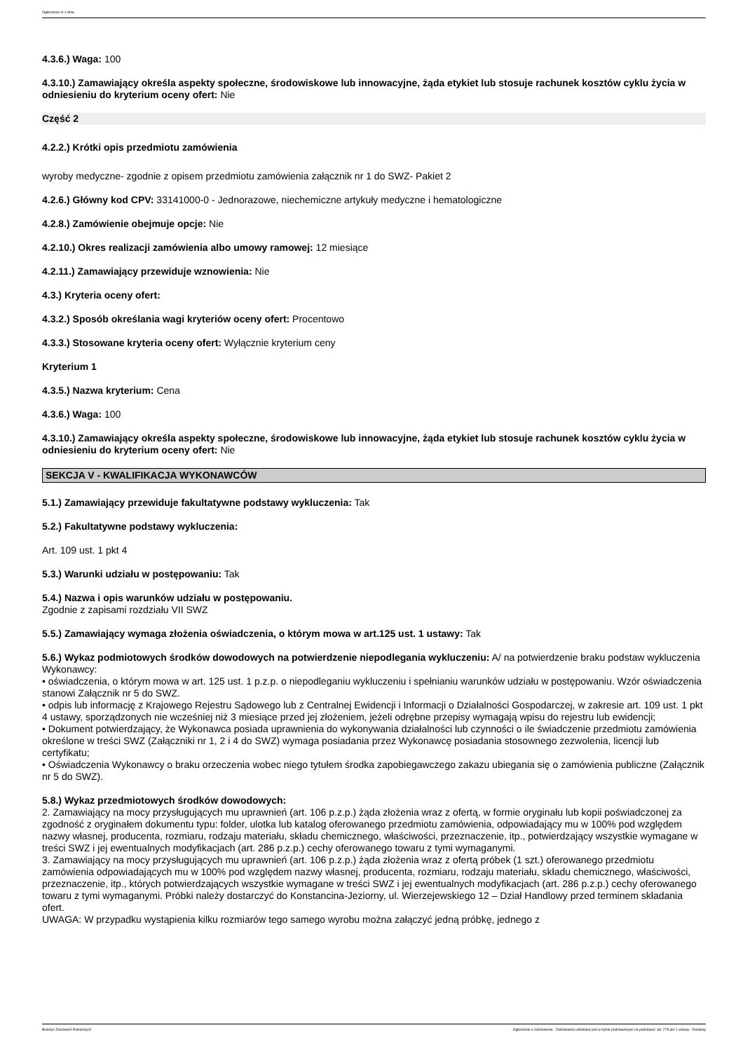Ogłoszenie nr z dnia
4.3.6.) Waga: 100
4.3.10.) Zamawiający określa aspekty społeczne, środowiskowe lub innowacyjne, żąda etykiet lub stosuje rachunek kosztów cyklu życia w odniesieniu do kryterium oceny ofert: Nie
Część 2
4.2.2.) Krótki opis przedmiotu zamówienia
wyroby medyczne- zgodnie z opisem przedmiotu zamówienia załącznik nr 1 do SWZ- Pakiet 2
4.2.6.) Główny kod CPV: 33141000-0 - Jednorazowe, niechemiczne artykuły medyczne i hematologiczne
4.2.8.) Zamówienie obejmuje opcje: Nie
4.2.10.) Okres realizacji zamówienia albo umowy ramowej: 12 miesiące
4.2.11.) Zamawiający przewiduje wznowienia: Nie
4.3.) Kryteria oceny ofert:
4.3.2.) Sposób określania wagi kryteriów oceny ofert: Procentowo
4.3.3.) Stosowane kryteria oceny ofert: Wyłącznie kryterium ceny
Kryterium 1
4.3.5.) Nazwa kryterium: Cena
4.3.6.) Waga: 100
4.3.10.) Zamawiający określa aspekty społeczne, środowiskowe lub innowacyjne, żąda etykiet lub stosuje rachunek kosztów cyklu życia w odniesieniu do kryterium oceny ofert: Nie
SEKCJA V - KWALIFIKACJA WYKONAWCÓW
5.1.) Zamawiający przewiduje fakultatywne podstawy wykluczenia: Tak
5.2.) Fakultatywne podstawy wykluczenia:
Art. 109 ust. 1 pkt 4
5.3.) Warunki udziału w postępowaniu: Tak
5.4.) Nazwa i opis warunków udziału w postępowaniu.
Zgodnie z zapisami rozdziału VII SWZ
5.5.) Zamawiający wymaga złożenia oświadczenia, o którym mowa w art.125 ust. 1 ustawy: Tak
5.6.) Wykaz podmiotowych środków dowodowych na potwierdzenie niepodlegania wykluczeniu: A/ na potwierdzenie braku podstaw wykluczenia Wykonawcy:
• oświadczenia, o którym mowa w art. 125 ust. 1 p.z.p. o niepodleganiu wykluczeniu i spełnianiu warunków udziału w postępowaniu. Wzór oświadczenia stanowi Załącznik nr 5 do SWZ.
• odpis lub informację z Krajowego Rejestru Sądowego lub z Centralnej Ewidencji i Informacji o Działalności Gospodarczej, w zakresie art. 109 ust. 1 pkt 4 ustawy, sporządzonych nie wcześniej niż 3 miesiące przed jej złożeniem, jeżeli odrębne przepisy wymagają wpisu do rejestru lub ewidencji;
• Dokument potwierdzający, że Wykonawca posiada uprawnienia do wykonywania działalności lub czynności o ile świadczenie przedmiotu zamówienia określone w treści SWZ (Załączniki nr 1, 2 i 4 do SWZ) wymaga posiadania przez Wykonawcę posiadania stosownego zezwolenia, licencji lub certyfikatu;
• Oświadczenia Wykonawcy o braku orzeczenia wobec niego tytułem środka zapobiegawczego zakazu ubiegania się o zamówienia publiczne (Załącznik nr 5 do SWZ).
5.8.) Wykaz przedmiotowych środków dowodowych:
2. Zamawiający na mocy przysługujących mu uprawnień (art. 106 p.z.p.) żąda złożenia wraz z ofertą, w formie oryginału lub kopii poświadczonej za zgodność z oryginałem dokumentu typu: folder, ulotka lub katalog oferowanego przedmiotu zamówienia, odpowiadający mu w 100% pod względem nazwy własnej, producenta, rozmiaru, rodzaju materiału, składu chemicznego, właściwości, przeznaczenie, itp., potwierdzający wszystkie wymagane w treści SWZ i jej ewentualnych modyfikacjach (art. 286 p.z.p.) cechy oferowanego towaru z tymi wymaganymi.
3. Zamawiający na mocy przysługujących mu uprawnień (art. 106 p.z.p.) żąda złożenia wraz z ofertą próbek (1 szt.) oferowanego przedmiotu zamówienia odpowiadających mu w 100% pod względem nazwy własnej, producenta, rozmiaru, rodzaju materiału, składu chemicznego, właściwości, przeznaczenie, itp., których potwierdzających wszystkie wymagane w treści SWZ i jej ewentualnych modyfikacjach (art. 286 p.z.p.) cechy oferowanego towaru z tymi wymaganymi. Próbki należy dostarczyć do Konstancina-Jeziorny, ul. Wierzejewskiego 12 – Dział Handlowy przed terminem składania ofert.
UWAGA: W przypadku wystąpienia kilku rozmiarów tego samego wyrobu można załączyć jedną próbkę, jednego z
Biuletyn Zamówień Publicznych Ogłoszenie o zamówieniu - Zamówienie udzielane jest w trybie podstawowym na podstawie: art. 275 pkt 1 ustawy - Dostawy